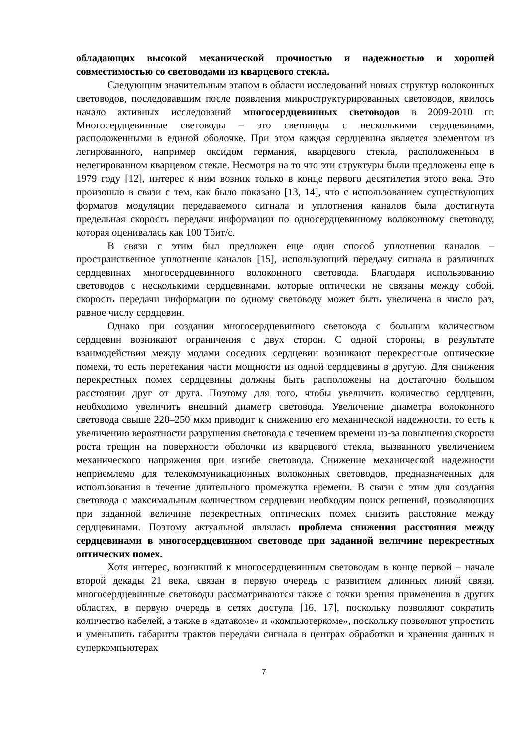обладающих высокой механической прочностью и надежностью и хорошей совместимостью со световодами из кварцевого стекла.
Следующим значительным этапом в области исследований новых структур волоконных световодов, последовавшим после появления микроструктурированных световодов, явилось начало активных исследований многосердцевинных световодов в 2009-2010 гг. Многосердцевинные световоды – это световоды с несколькими сердцевинами, расположенными в единой оболочке. При этом каждая сердцевина является элементом из легированного, например оксидом германия, кварцевого стекла, расположенным в нелегированном кварцевом стекле. Несмотря на то что эти структуры были предложены еще в 1979 году [12], интерес к ним возник только в конце первого десятилетия этого века. Это произошло в связи с тем, как было показано [13, 14], что с использованием существующих форматов модуляции передаваемого сигнала и уплотнения каналов была достигнута предельная скорость передачи информации по односердцевинному волоконному световоду, которая оценивалась как 100 Тбит/с.
В связи с этим был предложен еще один способ уплотнения каналов – пространственное уплотнение каналов [15], использующий передачу сигнала в различных сердцевинах многосердцевинного волоконного световода. Благодаря использованию световодов с несколькими сердцевинами, которые оптически не связаны между собой, скорость передачи информации по одному световоду может быть увеличена в число раз, равное числу сердцевин.
Однако при создании многосердцевинного световода с большим количеством сердцевин возникают ограничения с двух сторон. С одной стороны, в результате взаимодействия между модами соседних сердцевин возникают перекрестные оптические помехи, то есть перетекания части мощности из одной сердцевины в другую. Для снижения перекрестных помех сердцевины должны быть расположены на достаточно большом расстоянии друг от друга. Поэтому для того, чтобы увеличить количество сердцевин, необходимо увеличить внешний диаметр световода. Увеличение диаметра волоконного световода свыше 220–250 мкм приводит к снижению его механической надежности, то есть к увеличению вероятности разрушения световода с течением времени из-за повышения скорости роста трещин на поверхности оболочки из кварцевого стекла, вызванного увеличением механического напряжения при изгибе световода. Снижение механической надежности неприемлемо для телекоммуникационных волоконных световодов, предназначенных для использования в течение длительного промежутка времени. В связи с этим для создания световода с максимальным количеством сердцевин необходим поиск решений, позволяющих при заданной величине перекрестных оптических помех снизить расстояние между сердцевинами. Поэтому актуальной являлась проблема снижения расстояния между сердцевинами в многосердцевинном световоде при заданной величине перекрестных оптических помех.
Хотя интерес, возникший к многосердцевинным световодам в конце первой – начале второй декады 21 века, связан в первую очередь с развитием длинных линий связи, многосердцевинные световоды рассматриваются также с точки зрения применения в других областях, в первую очередь в сетях доступа [16, 17], поскольку позволяют сократить количество кабелей, а также в «датакоме» и «компьютеркоме», поскольку позволяют упростить и уменьшить габариты трактов передачи сигнала в центрах обработки и хранения данных и суперкомпьютерах
7